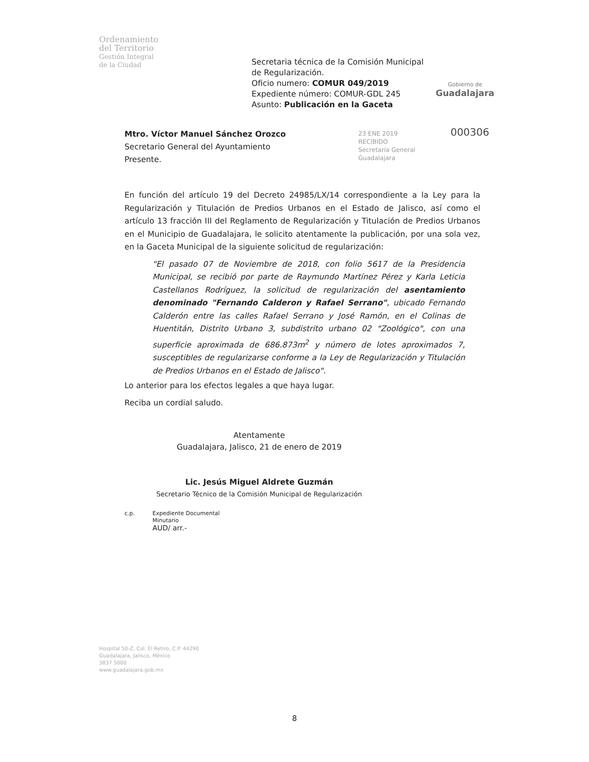Ordenamiento
del Territorio
Gestión Integral
de la Ciudad
Secretaria técnica de la Comisión Municipal de Regularización.
Oficio numero: COMUR 049/2019
Expediente número: COMUR-GDL 245
Asunto: Publicación en la Gaceta
Gobierno de
Guadalajara
Mtro. Víctor Manuel Sánchez Orozco
Secretario General del Ayuntamiento
Presente.
23 ENE 2019 000306
RECIBIDO
Secretaría General
Guadalajara
En función del artículo 19 del Decreto 24985/LX/14 correspondiente a la Ley para la Regularización y Titulación de Predios Urbanos en el Estado de Jalisco, así como el artículo 13 fracción III del Reglamento de Regularización y Titulación de Predios Urbanos en el Municipio de Guadalajara, le solicito atentamente la publicación, por una sola vez, en la Gaceta Municipal de la siguiente solicitud de regularización:
"El pasado 07 de Noviembre de 2018, con folio 5617 de la Presidencia Municipal, se recibió por parte de Raymundo Martínez Pérez y Karla Leticia Castellanos Rodríguez, la solicitud de regularización del asentamiento denominado "Fernando Calderon y Rafael Serrano", ubicado Fernando Calderón entre las calles Rafael Serrano y José Ramón, en el Colinas de Huentitán, Distrito Urbano 3, subdistrito urbano 02 "Zoológico", con una superficie aproximada de 686.873m<sup>2</sup> y número de lotes aproximados 7, susceptibles de regularizarse conforme a la Ley de Regularización y Titulación de Predios Urbanos en el Estado de Jalisco".
Lo anterior para los efectos legales a que haya lugar.
Reciba un cordial saludo.
Atentamente
Guadalajara, Jalisco, 21 de enero de 2019
Lic. Jesús Miguel Aldrete Guzmán
Secretario Técnico de la Comisión Municipal de Regularización
c.p. Expediente Documental
Minutario
AUD/ arr.-
Hospital 50-Z, Col. El Retiro, C.P. 44290
Guadalajara, Jalisco, México
3837 5000
www.guadalajara.gob.mx
8